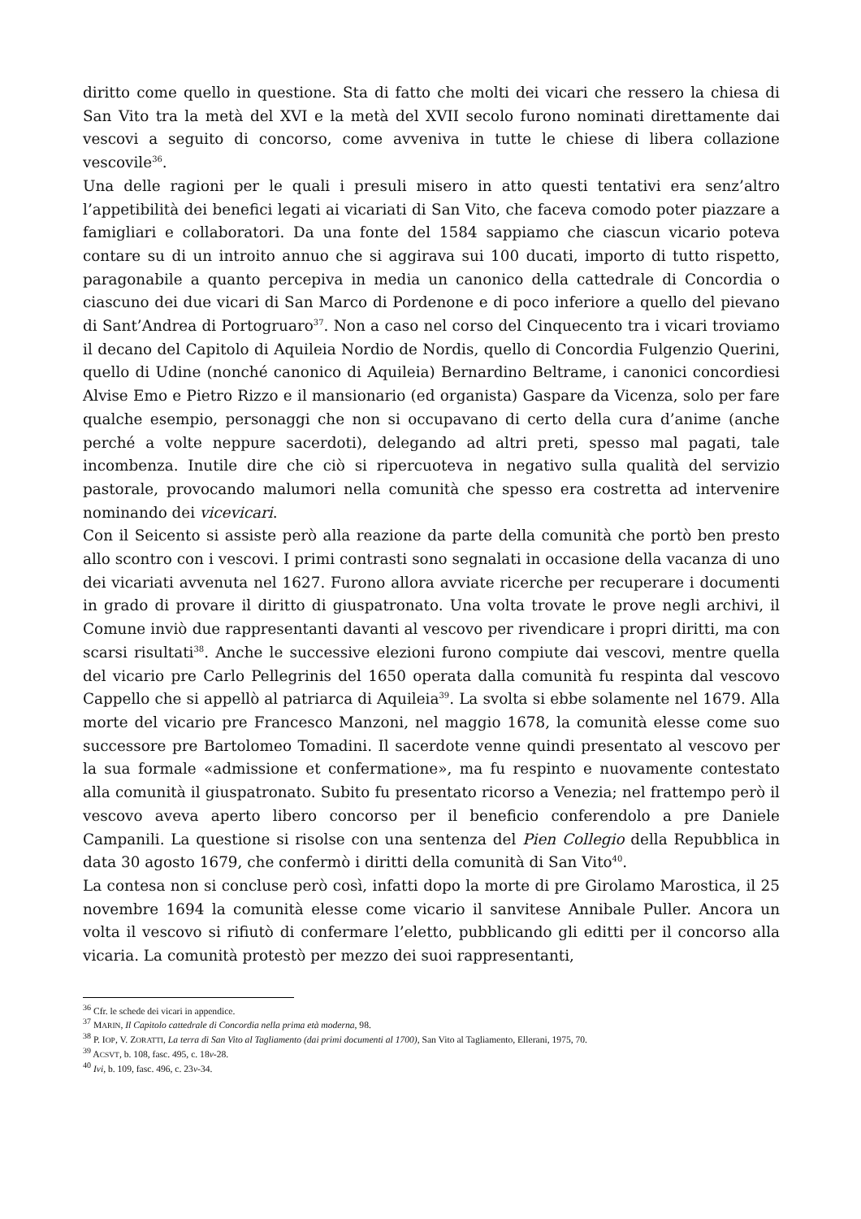diritto come quello in questione. Sta di fatto che molti dei vicari che ressero la chiesa di San Vito tra la metà del XVI e la metà del XVII secolo furono nominati direttamente dai vescovi a seguito di concorso, come avveniva in tutte le chiese di libera collazione vescovile<sup>36</sup>.
Una delle ragioni per le quali i presuli misero in atto questi tentativi era senz’altro l’appetibilità dei benefici legati ai vicariati di San Vito, che faceva comodo poter piazzare a famigliari e collaboratori. Da una fonte del 1584 sappiamo che ciascun vicario poteva contare su di un introito annuo che si aggirava sui 100 ducati, importo di tutto rispetto, paragonabile a quanto percepiva in media un canonico della cattedrale di Concordia o ciascuno dei due vicari di San Marco di Pordenone e di poco inferiore a quello del pievano di Sant’Andrea di Portogruaro<sup>37</sup>. Non a caso nel corso del Cinquecento tra i vicari troviamo il decano del Capitolo di Aquileia Nordio de Nordis, quello di Concordia Fulgenzio Querini, quello di Udine (nonché canonico di Aquileia) Bernardino Beltrame, i canonici concordiesi Alvise Emo e Pietro Rizzo e il mansionario (ed organista) Gaspare da Vicenza, solo per fare qualche esempio, personaggi che non si occupavano di certo della cura d’anime (anche perché a volte neppure sacerdoti), delegando ad altri preti, spesso mal pagati, tale incombenza. Inutile dire che ciò si ripercuoteva in negativo sulla qualità del servizio pastorale, provocando malumori nella comunità che spesso era costretta ad intervenire nominando dei vicevicari.
Con il Seicento si assiste però alla reazione da parte della comunità che portò ben presto allo scontro con i vescovi. I primi contrasti sono segnalati in occasione della vacanza di uno dei vicariati avvenuta nel 1627. Furono allora avviate ricerche per recuperare i documenti in grado di provare il diritto di giuspatronato. Una volta trovate le prove negli archivi, il Comune inviò due rappresentanti davanti al vescovo per rivendicare i propri diritti, ma con scarsi risultati<sup>38</sup>. Anche le successive elezioni furono compiute dai vescovi, mentre quella del vicario pre Carlo Pellegrinis del 1650 operata dalla comunità fu respinta dal vescovo Cappello che si appellò al patriarca di Aquileia<sup>39</sup>. La svolta si ebbe solamente nel 1679. Alla morte del vicario pre Francesco Manzoni, nel maggio 1678, la comunità elesse come suo successore pre Bartolomeo Tomadini. Il sacerdote venne quindi presentato al vescovo per la sua formale «admissione et confermatione», ma fu respinto e nuovamente contestato alla comunità il giuspatronato. Subito fu presentato ricorso a Venezia; nel frattempo però il vescovo aveva aperto libero concorso per il beneficio conferendolo a pre Daniele Campanili. La questione si risolse con una sentenza del Pien Collegio della Repubblica in data 30 agosto 1679, che confermò i diritti della comunità di San Vito<sup>40</sup>.
La contesa non si concluse però così, infatti dopo la morte di pre Girolamo Marostica, il 25 novembre 1694 la comunità elesse come vicario il sanvitese Annibale Puller. Ancora un volta il vescovo si rifiutò di confermare l’eletto, pubblicando gli editti per il concorso alla vicaria. La comunità protestò per mezzo dei suoi rappresentanti,
<sup>36</sup> Cfr. le schede dei vicari in appendice.
<sup>37</sup> MARIN, Il Capitolo cattedrale di Concordia nella prima età moderna, 98.
<sup>38</sup> P. IOP, V. ZORATTI, La terra di San Vito al Tagliamento (dai primi documenti al 1700), San Vito al Tagliamento, Ellerani, 1975, 70.
<sup>39</sup> ACSVT, b. 108, fasc. 495, c. 18v-28.
<sup>40</sup> Ivi, b. 109, fasc. 496, c. 23v-34.